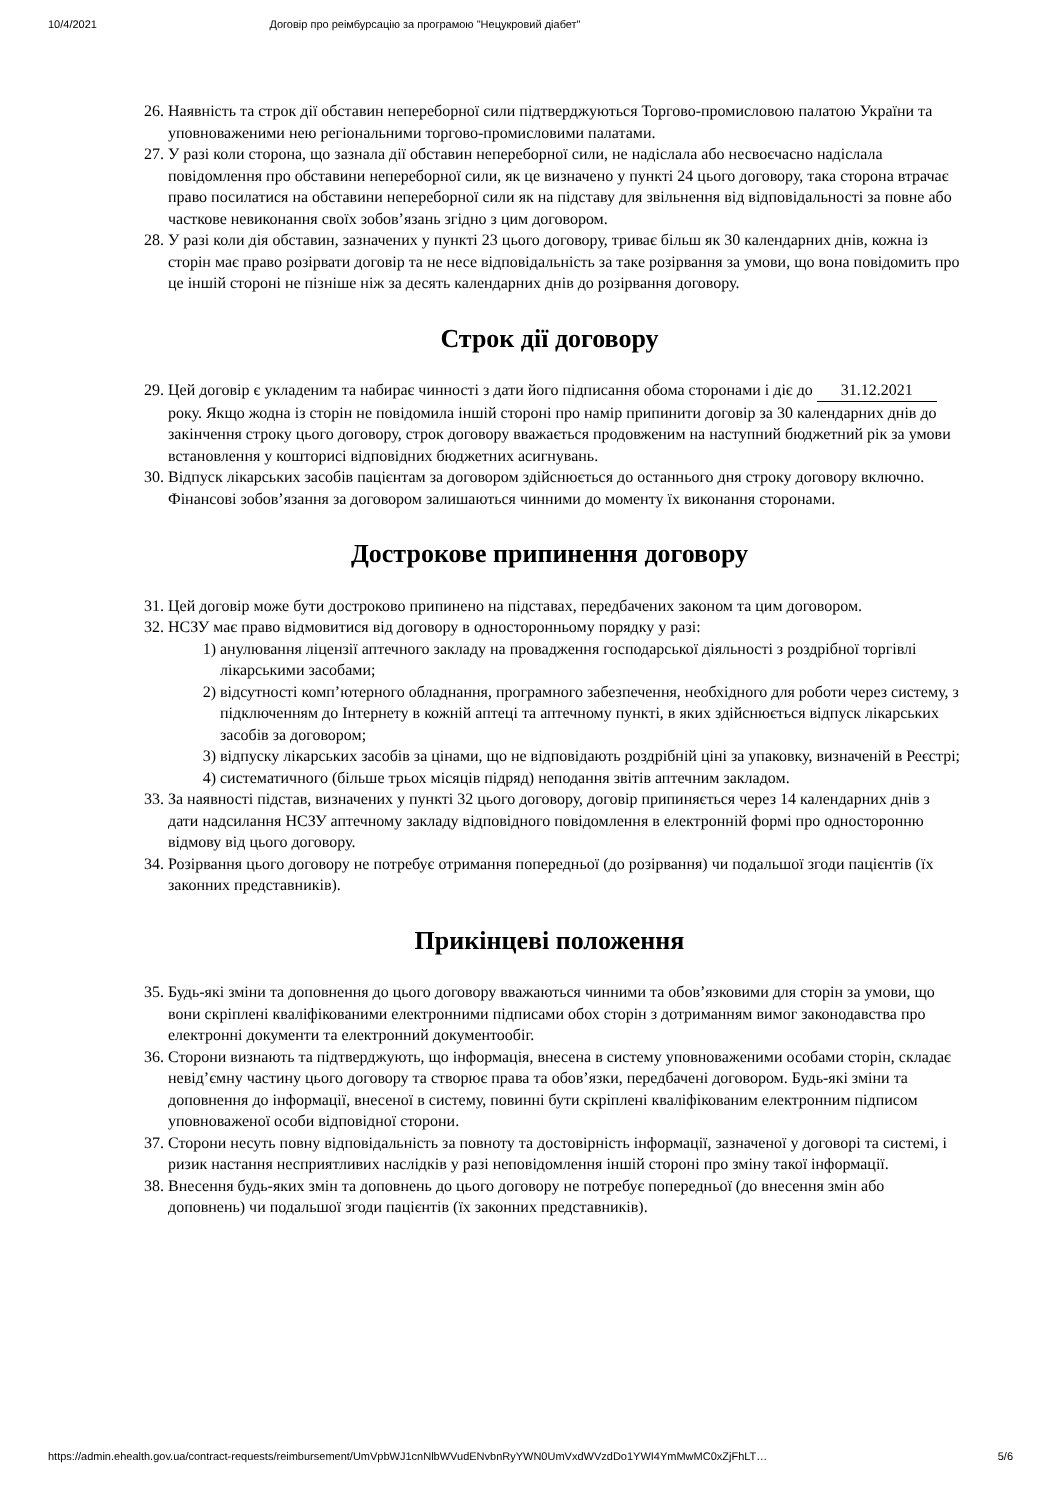10/4/2021 Договір про реімбурсацію за програмою "Нецукровий діабет"
26. Наявність та строк дії обставин непереборної сили підтверджуються Торгово-промисловою палатою України та уповноваженими нею регіональними торгово-промисловими палатами.
27. У разі коли сторона, що зазнала дії обставин непереборної сили, не надіслала або несвоєчасно надіслала повідомлення про обставини непереборної сили, як це визначено у пункті 24 цього договору, така сторона втрачає право посилатися на обставини непереборної сили як на підставу для звільнення від відповідальності за повне або часткове невиконання своїх зобов’язань згідно з цим договором.
28. У разі коли дія обставин, зазначених у пункті 23 цього договору, триває більш як 30 календарних днів, кожна із сторін має право розірвати договір та не несе відповідальність за таке розірвання за умови, що вона повідомить про це іншій стороні не пізніше ніж за десять календарних днів до розірвання договору.
Строк дії договору
29. Цей договір є укладеним та набирає чинності з дати його підписання обома сторонами і діє до 31.12.2021 року. Якщо жодна із сторін не повідомила іншій стороні про намір припинити договір за 30 календарних днів до закінчення строку цього договору, строк договору вважається продовженим на наступний бюджетний рік за умови встановлення у кошторисі відповідних бюджетних асигнувань.
30. Відпуск лікарських засобів пацієнтам за договором здійснюється до останнього дня строку договору включно. Фінансові зобов’язання за договором залишаються чинними до моменту їх виконання сторонами.
Дострокове припинення договору
31. Цей договір може бути достроково припинено на підставах, передбачених законом та цим договором.
32. НСЗУ має право відмовитися від договору в односторонньому порядку у разі:
1) анулювання ліцензії аптечного закладу на провадження господарської діяльності з роздрібної торгівлі лікарськими засобами;
2) відсутності комп’ютерного обладнання, програмного забезпечення, необхідного для роботи через систему, з підключенням до Інтернету в кожній аптеці та аптечному пункті, в яких здійснюється відпуск лікарських засобів за договором;
3) відпуску лікарських засобів за цінами, що не відповідають роздрібній ціні за упаковку, визначеній в Реєстрі;
4) систематичного (більше трьох місяців підряд) неподання звітів аптечним закладом.
33. За наявності підстав, визначених у пункті 32 цього договору, договір припиняється через 14 календарних днів з дати надсилання НСЗУ аптечному закладу відповідного повідомлення в електронній формі про односторонню відмову від цього договору.
34. Розірвання цього договору не потребує отримання попередньої (до розірвання) чи подальшої згоди пацієнтів (їх законних представників).
Прикінцеві положення
35. Будь-які зміни та доповнення до цього договору вважаються чинними та обов’язковими для сторін за умови, що вони скріплені кваліфікованими електронними підписами обох сторін з дотриманням вимог законодавства про електронні документи та електронний документообіг.
36. Сторони визнають та підтверджують, що інформація, внесена в систему уповноваженими особами сторін, складає невід’ємну частину цього договору та створює права та обов’язки, передбачені договором. Будь-які зміни та доповнення до інформації, внесеної в систему, повинні бути скріплені кваліфікованим електронним підписом уповноваженої особи відповідної сторони.
37. Сторони несуть повну відповідальність за повноту та достовірність інформації, зазначеної у договорі та системі, і ризик настання несприятливих наслідків у разі неповідомлення іншій стороні про зміну такої інформації.
38. Внесення будь-яких змін та доповнень до цього договору не потребує попередньої (до внесення змін або доповнень) чи подальшої згоди пацієнтів (їх законних представників).
https://admin.ehealth.gov.ua/contract-requests/reimbursement/UmVpbWJ1cnNlbWVudENvbnRyYWN0UmVxdWVzdDo1YWI4YmMwMC0xZjFhLT… 5/6